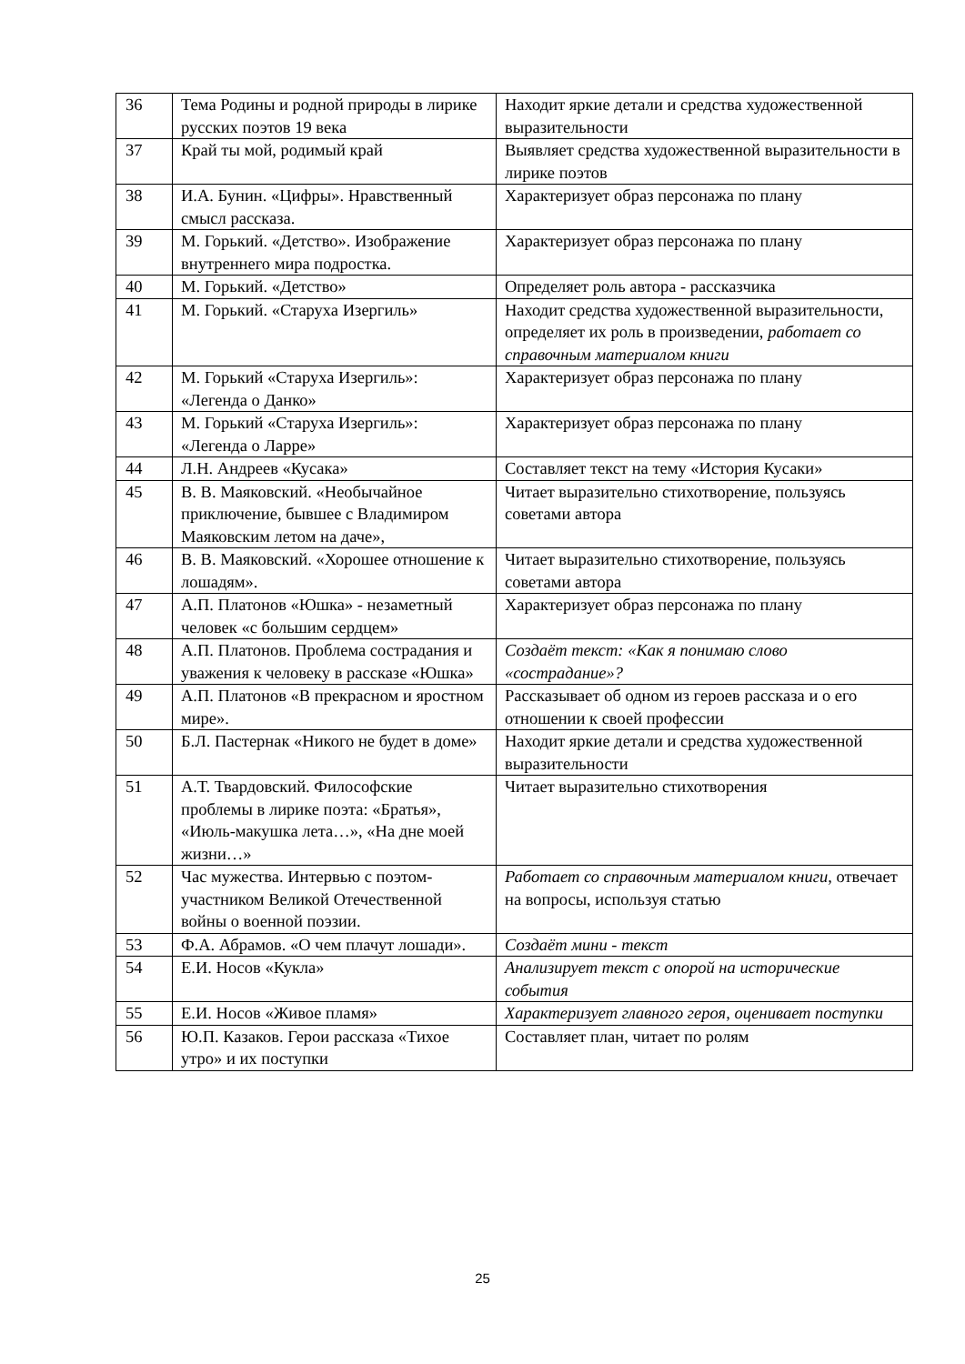| 36 | Тема Родины и родной природы в лирике русских поэтов 19 века | Находит яркие детали и средства художественной выразительности |
| 37 | Край ты мой, родимый край | Выявляет средства художественной выразительности в лирике поэтов |
| 38 | И.А. Бунин. «Цифры». Нравственный смысл рассказа. | Характеризует образ персонажа по плану |
| 39 | М. Горький. «Детство». Изображение внутреннего мира подростка. | Характеризует образ персонажа по плану |
| 40 | М. Горький. «Детство» | Определяет роль автора - рассказчика |
| 41 | М. Горький. «Старуха Изергиль» | Находит средства художественной выразительности, определяет их роль в произведении, работает со справочным материалом книги |
| 42 | М. Горький «Старуха Изергиль»: «Легенда о Данко» | Характеризует образ персонажа по плану |
| 43 | М. Горький «Старуха Изергиль»: «Легенда о Ларре» | Характеризует образ персонажа по плану |
| 44 | Л.Н. Андреев «Кусака» | Составляет текст на тему «История Кусаки» |
| 45 | В. В. Маяковский. «Необычайное приключение, бывшее с Владимиром Маяковским летом на даче», | Читает выразительно стихотворение, пользуясь советами автора |
| 46 | В. В. Маяковский. «Хорошее отношение к лошадям». | Читает выразительно стихотворение, пользуясь советами автора |
| 47 | А.П. Платонов «Юшка» - незаметный человек «с большим сердцем» | Характеризует образ персонажа по плану |
| 48 | А.П. Платонов. Проблема сострадания и уважения к человеку в рассказе «Юшка» | Создаёт текст: «Как я понимаю слово «сострадание»? |
| 49 | А.П. Платонов «В прекрасном и яростном мире». | Рассказывает об одном из героев рассказа и о его отношении к своей профессии |
| 50 | Б.Л. Пастернак «Никого не будет в доме» | Находит яркие детали и средства художественной выразительности |
| 51 | А.Т. Твардовский. Философские проблемы в лирике поэта: «Братья», «Июль-макушка лета…», «На дне моей жизни…» | Читает выразительно стихотворения |
| 52 | Час мужества. Интервью с поэтом-участником Великой Отечественной войны о военной поэзии. | Работает со справочным материалом книги, отвечает на вопросы, используя статью |
| 53 | Ф.А. Абрамов. «О чем плачут лошади». | Создаёт мини - текст |
| 54 | Е.И. Носов «Кукла» | Анализирует текст с опорой на исторические события |
| 55 | Е.И. Носов «Живое пламя» | Характеризует главного героя, оценивает поступки |
| 56 | Ю.П. Казаков. Герои рассказа «Тихое утро» и их поступки | Составляет план, читает по ролям |
25